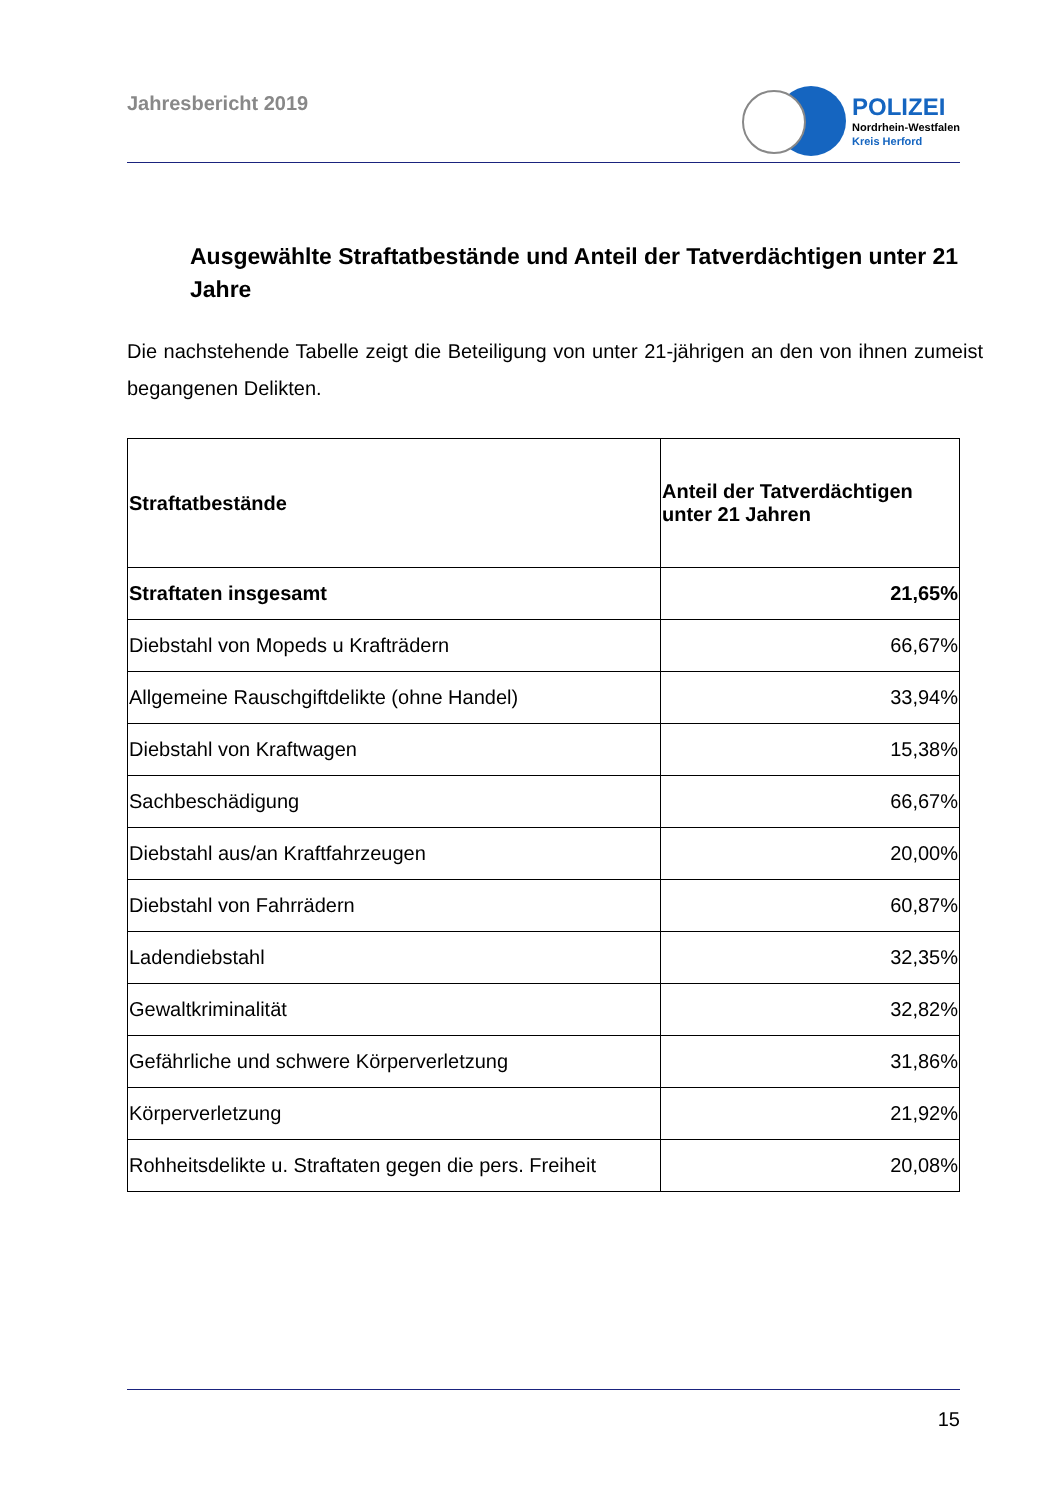Jahresbericht 2019
POLIZEI
Nordrhein-Westfalen
Kreis Herford
Ausgewählte Straftatbestände und Anteil der Tatverdächtigen unter 21 Jahre
Die nachstehende Tabelle zeigt die Beteiligung von unter 21-jährigen an den von ihnen zumeist begangenen Delikten.
| Straftatbestände | Anteil der Tatverdächtigen unter 21 Jahren |
| --- | --- |
| Straftaten insgesamt | 21,65% |
| Diebstahl von Mopeds u Krafträdern | 66,67% |
| Allgemeine Rauschgiftdelikte (ohne Handel) | 33,94% |
| Diebstahl von Kraftwagen | 15,38% |
| Sachbeschädigung | 66,67% |
| Diebstahl aus/an Kraftfahrzeugen | 20,00% |
| Diebstahl von Fahrrädern | 60,87% |
| Ladendiebstahl | 32,35% |
| Gewaltkriminalität | 32,82% |
| Gefährliche und schwere Körperverletzung | 31,86% |
| Körperverletzung | 21,92% |
| Rohheitsdelikte u. Straftaten gegen die pers. Freiheit | 20,08% |
15